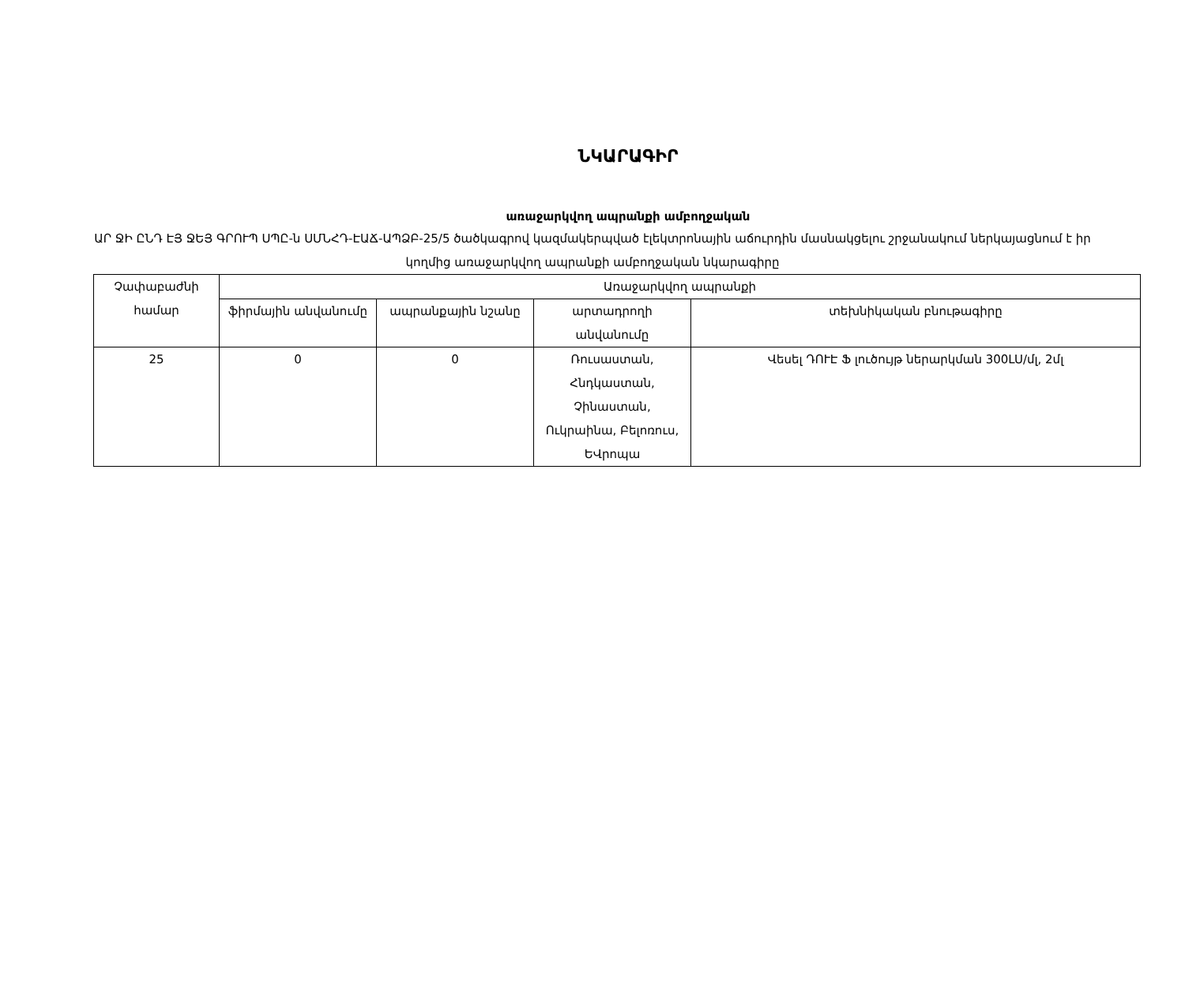ՆԿԱՐԱԳԻՐ
առաջարկվող ապրանքի ամբողջական
ԱՐ ՋԻ ԸՆԴ ԷՅ ՋԵՅ ԳՐՈՒՊ ՍՊԸ-ն ՍՄՆՀԴ-ԷԱՃ-ԱՊՁԲ-25/5 ծածկագրով կազմակերպված էլեկտրոնային աճուրդին մասնակցելու շրջանակում ներկայացնում է իր կողմից առաջարկվող ապրանքի ամբողջական նկարագիրը
| Չափաբաժնի համար | Առաջարկվող ապրանքի | | | |
| --- | --- | --- | --- | --- |
| | ֆիրմային անվանումը | ապրանքային նշանը | արտադրողի անվանումը | տեխնիկական բնութագիրը |
| 25 | 0 | 0 | Ռուսաստան, Հնդկաստան, Չինաստան, Ուկրաինա, Բելոռուս, ԵՎրոպա | Վեսել ԴՈՒԷ Ֆ լուծույթ ներարկման 300LU/մլ, 2մլ |